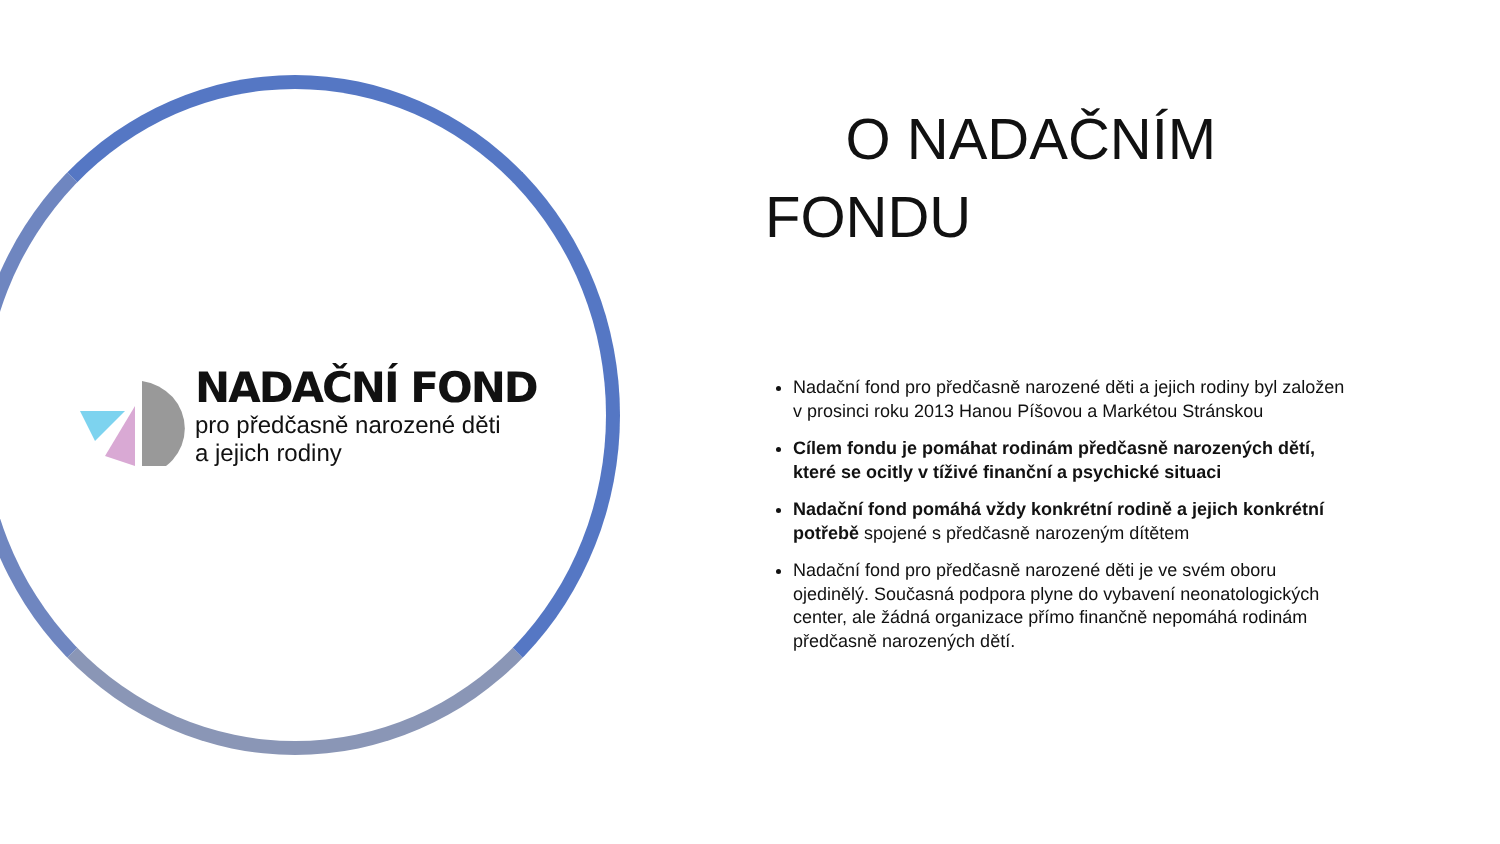NADAČNÍ FOND
pro předčasně narozené děti
a jejich rodiny
O NADAČNÍM FONDU
Nadační fond pro předčasně narozené děti a jejich rodiny byl založen v prosinci roku 2013 Hanou Píšovou a Markétou Stránskou
Cílem fondu je pomáhat rodinám předčasně narozených dětí, které se ocitly v tíživé finanční a psychické situaci
Nadační fond pomáhá vždy konkrétní rodině a jejich konkrétní potřebě spojené s předčasně narozeným dítětem
Nadační fond pro předčasně narozené děti je ve svém oboru ojedinělý. Současná podpora plyne do vybavení neonatologických center, ale žádná organizace přímo finančně nepomáhá rodinám předčasně narozených dětí.